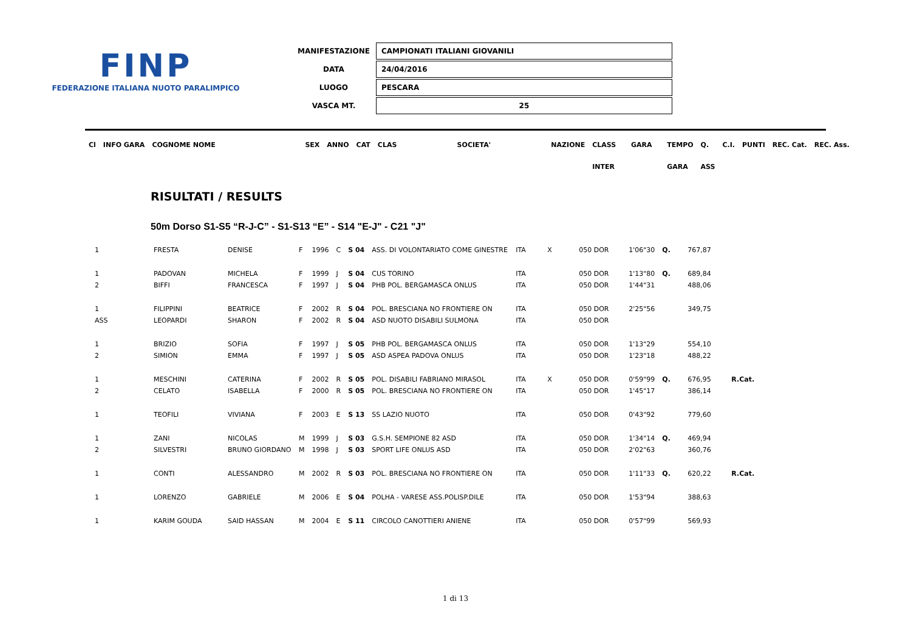FINP
FEDERAZIONE ITALIANA NUOTO PARALIMPICO
| MANIFESTAZIONE | CAMPIONATI ITALIANI GIOVANILI |
| DATA | 24/04/2016 |
| LUOGO | PESCARA |
| VASCA MT. | 25 |
| Cl | INFO GARA | COGNOME NOME | SEX | ANNO | CAT | CLAS | SOCIETA' | NAZIONE | CLASS | GARA | TEMPO | Q. | C.I. | PUNTI | REC. Cat. | REC. Ass. |
| | | | | | | | | | INTER | | GARA | ASS | | | | |
RISULTATI / RESULTS
50m Dorso S1-S5 “R-J-C” - S1-S13 “E” - S14 "E-J" - C21 "J"
| 1 | FRESTA | DENISE | F | 1996 | C | S 04 | ASS. DI VOLONTARIATO COME GINESTRE | ITA | X | 050 DOR | 1'06"30 | Q. | 767,87 | |
| 1 | PADOVAN | MICHELA | F | 1999 | J | S 04 | CUS TORINO | ITA | | 050 DOR | 1'13"80 | Q. | 689,84 | |
| 2 | BIFFI | FRANCESCA | F | 1997 | J | S 04 | PHB POL. BERGAMASCA ONLUS | ITA | | 050 DOR | 1'44"31 | | 488,06 | |
| 1 | FILIPPINI | BEATRICE | F | 2002 | R | S 04 | POL. BRESCIANA NO FRONTIERE ON | ITA | | 050 DOR | 2'25"56 | | 349,75 | |
| ASS | LEOPARDI | SHARON | F | 2002 | R | S 04 | ASD NUOTO DISABILI SULMONA | ITA | | 050 DOR | | | | |
| 1 | BRIZIO | SOFIA | F | 1997 | J | S 05 | PHB POL. BERGAMASCA ONLUS | ITA | | 050 DOR | 1'13"29 | | 554,10 | |
| 2 | SIMION | EMMA | F | 1997 | J | S 05 | ASD ASPEA PADOVA ONLUS | ITA | | 050 DOR | 1'23"18 | | 488,22 | |
| 1 | MESCHINI | CATERINA | F | 2002 | R | S 05 | POL. DISABILI FABRIANO MIRASOL | ITA | X | 050 DOR | 0'59"99 | Q. | 676,95 | R.Cat. |
| 2 | CELATO | ISABELLA | F | 2000 | R | S 05 | POL. BRESCIANA NO FRONTIERE ON | ITA | | 050 DOR | 1'45"17 | | 386,14 | |
| 1 | TEOFILI | VIVIANA | F | 2003 | E | S 13 | SS LAZIO NUOTO | ITA | | 050 DOR | 0'43"92 | | 779,60 | |
| 1 | ZANI | NICOLAS | M | 1999 | J | S 03 | G.S.H. SEMPIONE 82 ASD | ITA | | 050 DOR | 1'34"14 | Q. | 469,94 | |
| 2 | SILVESTRI | BRUNO GIORDANO | M | 1998 | J | S 03 | SPORT LIFE ONLUS ASD | ITA | | 050 DOR | 2'02"63 | | 360,76 | |
| 1 | CONTI | ALESSANDRO | M | 2002 | R | S 03 | POL. BRESCIANA NO FRONTIERE ON | ITA | | 050 DOR | 1'11"33 | Q. | 620,22 | R.Cat. |
| 1 | LORENZO | GABRIELE | M | 2006 | E | S 04 | POLHA - VARESE ASS.POLISP.DILE | ITA | | 050 DOR | 1'53"94 | | 388,63 | |
| 1 | KARIM GOUDA | SAID HASSAN | M | 2004 | E | S 11 | CIRCOLO CANOTTIERI ANIENE | ITA | | 050 DOR | 0'57"99 | | 569,93 | |
1 di 13